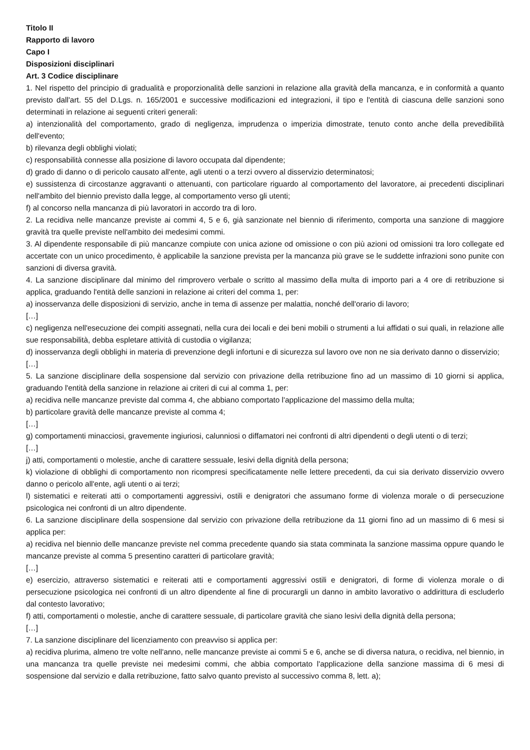Titolo II
Rapporto di lavoro
Capo I
Disposizioni disciplinari
Art. 3 Codice disciplinare
1. Nel rispetto del principio di gradualità e proporzionalità delle sanzioni in relazione alla gravità della mancanza, e in conformità a quanto previsto dall'art. 55 del D.Lgs. n. 165/2001 e successive modificazioni ed integrazioni, il tipo e l'entità di ciascuna delle sanzioni sono determinati in relazione ai seguenti criteri generali:
a) intenzionalità del comportamento, grado di negligenza, imprudenza o imperizia dimostrate, tenuto conto anche della prevedibilità dell'evento;
b) rilevanza degli obblighi violati;
c) responsabilità connesse alla posizione di lavoro occupata dal dipendente;
d) grado di danno o di pericolo causato all'ente, agli utenti o a terzi ovvero al disservizio determinatosi;
e) sussistenza di circostanze aggravanti o attenuanti, con particolare riguardo al comportamento del lavoratore, ai precedenti disciplinari nell'ambito del biennio previsto dalla legge, al comportamento verso gli utenti;
f) al concorso nella mancanza di più lavoratori in accordo tra di loro.
2. La recidiva nelle mancanze previste ai commi 4, 5 e 6, già sanzionate nel biennio di riferimento, comporta una sanzione di maggiore gravità tra quelle previste nell'ambito dei medesimi commi.
3. Al dipendente responsabile di più mancanze compiute con unica azione od omissione o con più azioni od omissioni tra loro collegate ed accertate con un unico procedimento, è applicabile la sanzione prevista per la mancanza più grave se le suddette infrazioni sono punite con sanzioni di diversa gravità.
4. La sanzione disciplinare dal minimo del rimprovero verbale o scritto al massimo della multa di importo pari a 4 ore di retribuzione si applica, graduando l'entità delle sanzioni in relazione ai criteri del comma 1, per:
a) inosservanza delle disposizioni di servizio, anche in tema di assenze per malattia, nonché dell'orario di lavoro;
[…]
c) negligenza nell'esecuzione dei compiti assegnati, nella cura dei locali e dei beni mobili o strumenti a lui affidati o sui quali, in relazione alle sue responsabilità, debba espletare attività di custodia o vigilanza;
d) inosservanza degli obblighi in materia di prevenzione degli infortuni e di sicurezza sul lavoro ove non ne sia derivato danno o disservizio;
[…]
5. La sanzione disciplinare della sospensione dal servizio con privazione della retribuzione fino ad un massimo di 10 giorni si applica, graduando l'entità della sanzione in relazione ai criteri di cui al comma 1, per:
a) recidiva nelle mancanze previste dal comma 4, che abbiano comportato l'applicazione del massimo della multa;
b) particolare gravità delle mancanze previste al comma 4;
[…]
g) comportamenti minacciosi, gravemente ingiuriosi, calunniosi o diffamatori nei confronti di altri dipendenti o degli utenti o di terzi;
[…]
j) atti, comportamenti o molestie, anche di carattere sessuale, lesivi della dignità della persona;
k) violazione di obblighi di comportamento non ricompresi specificatamente nelle lettere precedenti, da cui sia derivato disservizio ovvero danno o pericolo all'ente, agli utenti o ai terzi;
l) sistematici e reiterati atti o comportamenti aggressivi, ostili e denigratori che assumano forme di violenza morale o di persecuzione psicologica nei confronti di un altro dipendente.
6. La sanzione disciplinare della sospensione dal servizio con privazione della retribuzione da 11 giorni fino ad un massimo di 6 mesi si applica per:
a) recidiva nel biennio delle mancanze previste nel comma precedente quando sia stata comminata la sanzione massima oppure quando le mancanze previste al comma 5 presentino caratteri di particolare gravità;
[…]
e) esercizio, attraverso sistematici e reiterati atti e comportamenti aggressivi ostili e denigratori, di forme di violenza morale o di persecuzione psicologica nei confronti di un altro dipendente al fine di procurargli un danno in ambito lavorativo o addirittura di escluderlo dal contesto lavorativo;
f) atti, comportamenti o molestie, anche di carattere sessuale, di particolare gravità che siano lesivi della dignità della persona;
[…]
7. La sanzione disciplinare del licenziamento con preavviso si applica per:
a) recidiva plurima, almeno tre volte nell'anno, nelle mancanze previste ai commi 5 e 6, anche se di diversa natura, o recidiva, nel biennio, in una mancanza tra quelle previste nei medesimi commi, che abbia comportato l'applicazione della sanzione massima di 6 mesi di sospensione dal servizio e dalla retribuzione, fatto salvo quanto previsto al successivo comma 8, lett. a);